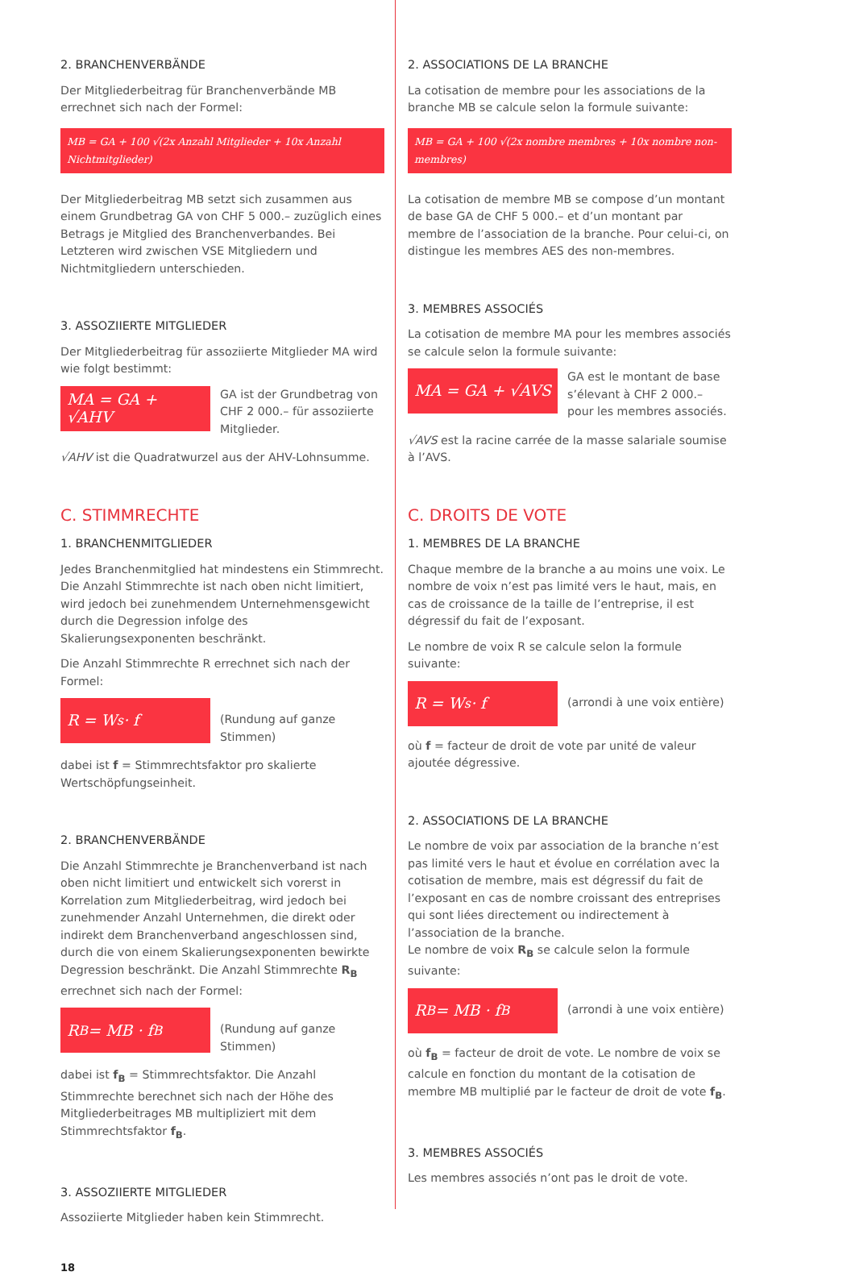2. BRANCHENVERBÄNDE
Der Mitgliederbeitrag für Branchenverbände MB errechnet sich nach der Formel:
MB = GA + 100 √(2x Anzahl Mitglieder + 10x Anzahl Nichtmitglieder)
Der Mitgliederbeitrag MB setzt sich zusammen aus einem Grundbetrag GA von CHF 5 000.– zuzüglich eines Betrags je Mitglied des Branchenverbandes. Bei Letzteren wird zwischen VSE Mitgliedern und Nichtmitgliedern unterschieden.
3. ASSOZIIERTE MITGLIEDER
Der Mitgliederbeitrag für assoziierte Mitglieder MA wird wie folgt bestimmt:
MA = GA + √AHV
GA ist der Grundbetrag von CHF 2 000.– für assoziierte Mitglieder.
√AHV ist die Quadratwurzel aus der AHV-Lohnsumme.
C. STIMMRECHTE
1. BRANCHENMITGLIEDER
Jedes Branchenmitglied hat mindestens ein Stimmrecht. Die Anzahl Stimmrechte ist nach oben nicht limitiert, wird jedoch bei zunehmendem Unternehmensgewicht durch die Degression infolge des Skalierungsexponenten beschränkt.
Die Anzahl Stimmrechte R errechnet sich nach der Formel:
R = W<sub>s</sub> · f
(Rundung auf ganze Stimmen)
dabei ist f = Stimmrechtsfaktor pro skalierte Wertschöpfungseinheit.
2. BRANCHENVERBÄNDE
Die Anzahl Stimmrechte je Branchenverband ist nach oben nicht limitiert und entwickelt sich vorerst in Korrelation zum Mitgliederbeitrag, wird jedoch bei zunehmender Anzahl Unternehmen, die direkt oder indirekt dem Branchenverband angeschlossen sind, durch die von einem Skalierungsexponenten bewirkte Degression beschränkt. Die Anzahl Stimmrechte R<sub>B</sub> errechnet sich nach der Formel:
R<sub>B</sub> = MB · f<sub>B</sub>
(Rundung auf ganze Stimmen)
dabei ist f<sub>B</sub> = Stimmrechtsfaktor. Die Anzahl Stimmrechte berechnet sich nach der Höhe des Mitgliederbeitrages MB multipliziert mit dem Stimmrechtsfaktor f<sub>B</sub>.
3. ASSOZIIERTE MITGLIEDER
Assoziierte Mitglieder haben kein Stimmrecht.
18
2. ASSOCIATIONS DE LA BRANCHE
La cotisation de membre pour les associations de la branche MB se calcule selon la formule suivante:
MB = GA + 100 √(2x nombre membres + 10x nombre non-membres)
La cotisation de membre MB se compose d’un montant de base GA de CHF 5 000.– et d’un montant par membre de l’association de la branche. Pour celui-ci, on distingue les membres AES des non-membres.
3. MEMBRES ASSOCIÉS
La cotisation de membre MA pour les membres associés se calcule selon la formule suivante:
MA = GA + √AVS
GA est le montant de base s’élevant à CHF 2 000.– pour les membres associés.
√AVS est la racine carrée de la masse salariale soumise à l’AVS.
C. DROITS DE VOTE
1. MEMBRES DE LA BRANCHE
Chaque membre de la branche a au moins une voix. Le nombre de voix n’est pas limité vers le haut, mais, en cas de croissance de la taille de l’entreprise, il est dégressif du fait de l’exposant.
Le nombre de voix R se calcule selon la formule suivante:
R = W<sub>s</sub> · f
(arrondi à une voix entière)
où f = facteur de droit de vote par unité de valeur ajoutée dégressive.
2. ASSOCIATIONS DE LA BRANCHE
Le nombre de voix par association de la branche n’est pas limité vers le haut et évolue en corrélation avec la cotisation de membre, mais est dégressif du fait de l’exposant en cas de nombre croissant des entreprises qui sont liées directement ou indirectement à l’association de la branche.
Le nombre de voix R<sub>B</sub> se calcule selon la formule suivante:
R<sub>B</sub> = MB · f<sub>B</sub>
(arrondi à une voix entière)
où f<sub>B</sub> = facteur de droit de vote. Le nombre de voix se calcule en fonction du montant de la cotisation de membre MB multiplié par le facteur de droit de vote f<sub>B</sub>.
3. MEMBRES ASSOCIÉS
Les membres associés n’ont pas le droit de vote.